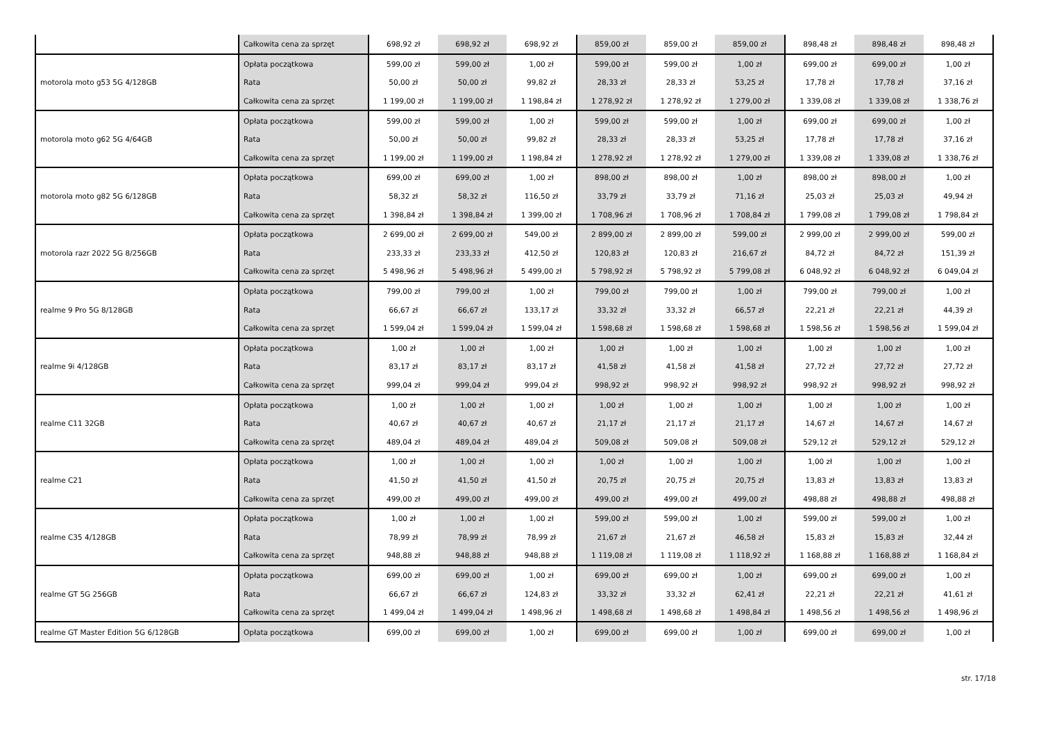| | Całkowita cena za sprzęt | 698,92 zł | 698,92 zł | 698,92 zł | 859,00 zł | 859,00 zł | 859,00 zł | 898,48 zł | 898,48 zł | 898,48 zł |
| motorola moto g53 5G 4/128GB | Opłata początkowa | 599,00 zł | 599,00 zł | 1,00 zł | 599,00 zł | 599,00 zł | 1,00 zł | 699,00 zł | 699,00 zł | 1,00 zł |
| | Rata | 50,00 zł | 50,00 zł | 99,82 zł | 28,33 zł | 28,33 zł | 53,25 zł | 17,78 zł | 17,78 zł | 37,16 zł |
| | Całkowita cena za sprzęt | 1 199,00 zł | 1 199,00 zł | 1 198,84 zł | 1 278,92 zł | 1 278,92 zł | 1 279,00 zł | 1 339,08 zł | 1 339,08 zł | 1 338,76 zł |
| motorola moto g62 5G 4/64GB | Opłata początkowa | 599,00 zł | 599,00 zł | 1,00 zł | 599,00 zł | 599,00 zł | 1,00 zł | 699,00 zł | 699,00 zł | 1,00 zł |
| | Rata | 50,00 zł | 50,00 zł | 99,82 zł | 28,33 zł | 28,33 zł | 53,25 zł | 17,78 zł | 17,78 zł | 37,16 zł |
| | Całkowita cena za sprzęt | 1 199,00 zł | 1 199,00 zł | 1 198,84 zł | 1 278,92 zł | 1 278,92 zł | 1 279,00 zł | 1 339,08 zł | 1 339,08 zł | 1 338,76 zł |
| motorola moto g82 5G 6/128GB | Opłata początkowa | 699,00 zł | 699,00 zł | 1,00 zł | 898,00 zł | 898,00 zł | 1,00 zł | 898,00 zł | 898,00 zł | 1,00 zł |
| | Rata | 58,32 zł | 58,32 zł | 116,50 zł | 33,79 zł | 33,79 zł | 71,16 zł | 25,03 zł | 25,03 zł | 49,94 zł |
| | Całkowita cena za sprzęt | 1 398,84 zł | 1 398,84 zł | 1 399,00 zł | 1 708,96 zł | 1 708,96 zł | 1 708,84 zł | 1 799,08 zł | 1 799,08 zł | 1 798,84 zł |
| motorola razr 2022 5G 8/256GB | Opłata początkowa | 2 699,00 zł | 2 699,00 zł | 549,00 zł | 2 899,00 zł | 2 899,00 zł | 599,00 zł | 2 999,00 zł | 2 999,00 zł | 599,00 zł |
| | Rata | 233,33 zł | 233,33 zł | 412,50 zł | 120,83 zł | 120,83 zł | 216,67 zł | 84,72 zł | 84,72 zł | 151,39 zł |
| | Całkowita cena za sprzęt | 5 498,96 zł | 5 498,96 zł | 5 499,00 zł | 5 798,92 zł | 5 798,92 zł | 5 799,08 zł | 6 048,92 zł | 6 048,92 zł | 6 049,04 zł |
| realme 9 Pro 5G 8/128GB | Opłata początkowa | 799,00 zł | 799,00 zł | 1,00 zł | 799,00 zł | 799,00 zł | 1,00 zł | 799,00 zł | 799,00 zł | 1,00 zł |
| | Rata | 66,67 zł | 66,67 zł | 133,17 zł | 33,32 zł | 33,32 zł | 66,57 zł | 22,21 zł | 22,21 zł | 44,39 zł |
| | Całkowita cena za sprzęt | 1 599,04 zł | 1 599,04 zł | 1 599,04 zł | 1 598,68 zł | 1 598,68 zł | 1 598,68 zł | 1 598,56 zł | 1 598,56 zł | 1 599,04 zł |
| realme 9i 4/128GB | Opłata początkowa | 1,00 zł | 1,00 zł | 1,00 zł | 1,00 zł | 1,00 zł | 1,00 zł | 1,00 zł | 1,00 zł | 1,00 zł |
| | Rata | 83,17 zł | 83,17 zł | 83,17 zł | 41,58 zł | 41,58 zł | 41,58 zł | 27,72 zł | 27,72 zł | 27,72 zł |
| | Całkowita cena za sprzęt | 999,04 zł | 999,04 zł | 999,04 zł | 998,92 zł | 998,92 zł | 998,92 zł | 998,92 zł | 998,92 zł | 998,92 zł |
| realme C11 32GB | Opłata początkowa | 1,00 zł | 1,00 zł | 1,00 zł | 1,00 zł | 1,00 zł | 1,00 zł | 1,00 zł | 1,00 zł | 1,00 zł |
| | Rata | 40,67 zł | 40,67 zł | 40,67 zł | 21,17 zł | 21,17 zł | 21,17 zł | 14,67 zł | 14,67 zł | 14,67 zł |
| | Całkowita cena za sprzęt | 489,04 zł | 489,04 zł | 489,04 zł | 509,08 zł | 509,08 zł | 509,08 zł | 529,12 zł | 529,12 zł | 529,12 zł |
| realme C21 | Opłata początkowa | 1,00 zł | 1,00 zł | 1,00 zł | 1,00 zł | 1,00 zł | 1,00 zł | 1,00 zł | 1,00 zł | 1,00 zł |
| | Rata | 41,50 zł | 41,50 zł | 41,50 zł | 20,75 zł | 20,75 zł | 20,75 zł | 13,83 zł | 13,83 zł | 13,83 zł |
| | Całkowita cena za sprzęt | 499,00 zł | 499,00 zł | 499,00 zł | 499,00 zł | 499,00 zł | 499,00 zł | 498,88 zł | 498,88 zł | 498,88 zł |
| realme C35 4/128GB | Opłata początkowa | 1,00 zł | 1,00 zł | 1,00 zł | 599,00 zł | 599,00 zł | 1,00 zł | 599,00 zł | 599,00 zł | 1,00 zł |
| | Rata | 78,99 zł | 78,99 zł | 78,99 zł | 21,67 zł | 21,67 zł | 46,58 zł | 15,83 zł | 15,83 zł | 32,44 zł |
| | Całkowita cena za sprzęt | 948,88 zł | 948,88 zł | 948,88 zł | 1 119,08 zł | 1 119,08 zł | 1 118,92 zł | 1 168,88 zł | 1 168,88 zł | 1 168,84 zł |
| realme GT 5G 256GB | Opłata początkowa | 699,00 zł | 699,00 zł | 1,00 zł | 699,00 zł | 699,00 zł | 1,00 zł | 699,00 zł | 699,00 zł | 1,00 zł |
| | Rata | 66,67 zł | 66,67 zł | 124,83 zł | 33,32 zł | 33,32 zł | 62,41 zł | 22,21 zł | 22,21 zł | 41,61 zł |
| | Całkowita cena za sprzęt | 1 499,04 zł | 1 499,04 zł | 1 498,96 zł | 1 498,68 zł | 1 498,68 zł | 1 498,84 zł | 1 498,56 zł | 1 498,56 zł | 1 498,96 zł |
| realme GT Master Edition 5G 6/128GB | Opłata początkowa | 699,00 zł | 699,00 zł | 1,00 zł | 699,00 zł | 699,00 zł | 1,00 zł | 699,00 zł | 699,00 zł | 1,00 zł |
str. 17/18